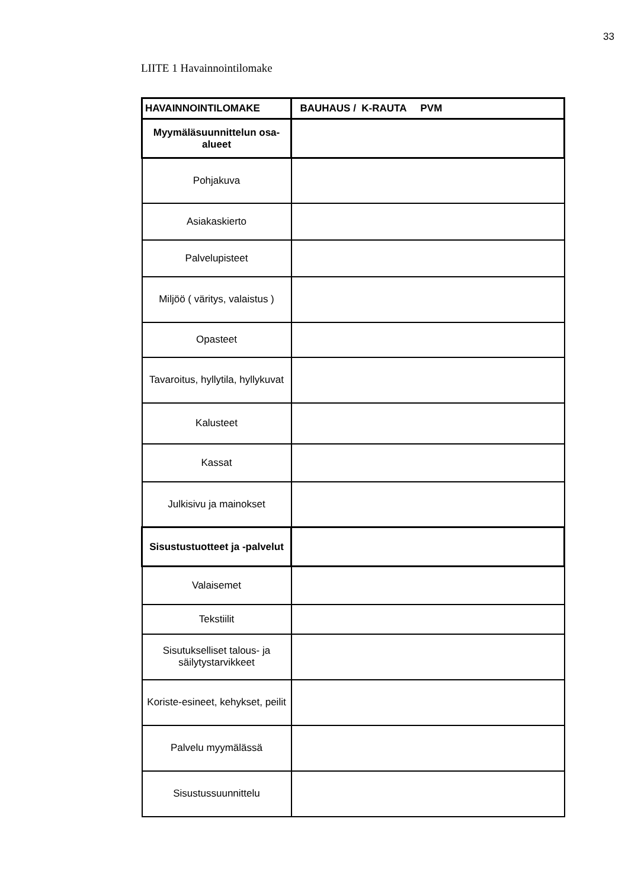33
LIITE 1 Havainnointilomake
| HAVAINNOINTILOMAKE | BAUHAUS / K-RAUTA PVM |
| Myymäläsuunnittelun osa-alueet | |
| Pohjakuva | |
| Asiakaskierto | |
| Palvelupisteet | |
| Miljöö ( väritys, valaistus ) | |
| Opasteet | |
| Tavaroitus, hyllytila, hyllykuvat | |
| Kalusteet | |
| Kassat | |
| Julkisivu ja mainokset | |
| Sisustustuotteet ja -palvelut | |
| Valaisemet | |
| Tekstiilit | |
| Sisutukselliset talous- ja säilytystarvikkeet | |
| Koriste-esineet, kehykset, peilit | |
| Palvelu myymälässä | |
| Sisustussuunnittelu | |